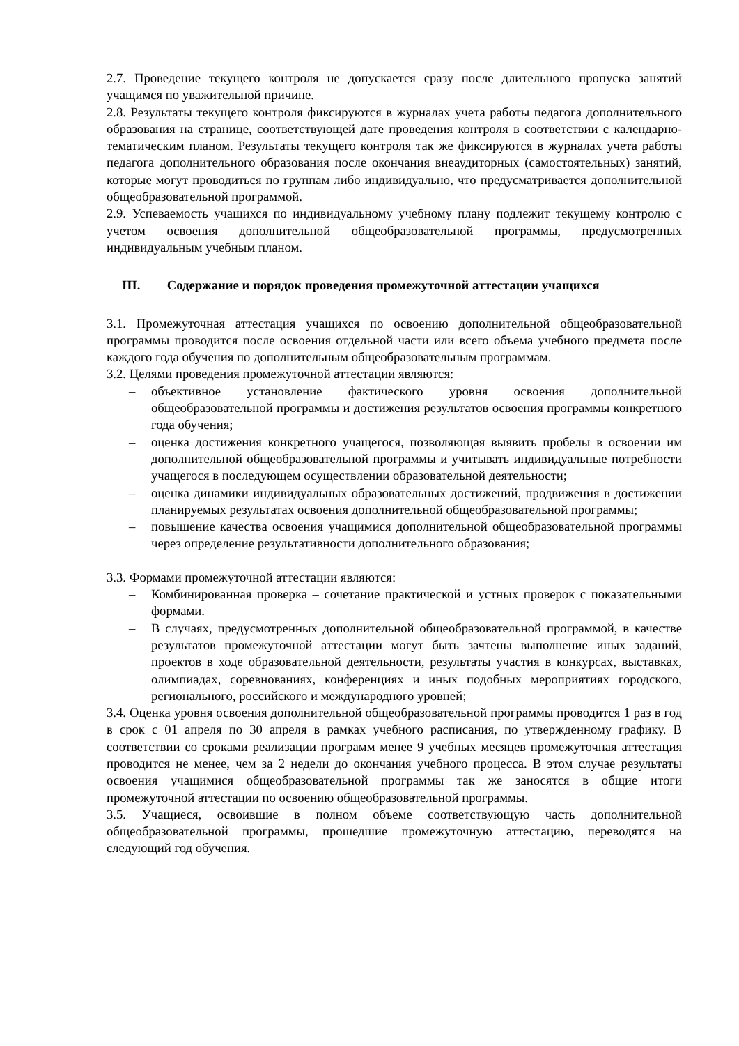2.7. Проведение текущего контроля не допускается сразу после длительного пропуска занятий учащимся по уважительной причине.
2.8. Результаты текущего контроля фиксируются в журналах учета работы педагога дополнительного образования на странице, соответствующей дате проведения контроля в соответствии с календарно-тематическим планом. Результаты текущего контроля так же фиксируются в журналах учета работы педагога дополнительного образования после окончания внеаудиторных (самостоятельных) занятий, которые могут проводиться по группам либо индивидуально, что предусматривается дополнительной общеобразовательной программой.
2.9. Успеваемость учащихся по индивидуальному учебному плану подлежит текущему контролю с учетом освоения дополнительной общеобразовательной программы, предусмотренных индивидуальным учебным планом.
III. Содержание и порядок проведения промежуточной аттестации учащихся
3.1. Промежуточная аттестация учащихся по освоению дополнительной общеобразовательной программы проводится после освоения отдельной части или всего объема учебного предмета после каждого года обучения по дополнительным общеобразовательным программам.
3.2. Целями проведения промежуточной аттестации являются:
– объективное установление фактического уровня освоения дополнительной общеобразовательной программы и достижения результатов освоения программы конкретного года обучения;
– оценка достижения конкретного учащегося, позволяющая выявить пробелы в освоении им дополнительной общеобразовательной программы и учитывать индивидуальные потребности учащегося в последующем осуществлении образовательной деятельности;
– оценка динамики индивидуальных образовательных достижений, продвижения в достижении планируемых результатах освоения дополнительной общеобразовательной программы;
– повышение качества освоения учащимися дополнительной общеобразовательной программы через определение результативности дополнительного образования;
3.3. Формами промежуточной аттестации являются:
– Комбинированная проверка – сочетание практической и устных проверок с показательными формами.
– В случаях, предусмотренных дополнительной общеобразовательной программой, в качестве результатов промежуточной аттестации могут быть зачтены выполнение иных заданий, проектов в ходе образовательной деятельности, результаты участия в конкурсах, выставках, олимпиадах, соревнованиях, конференциях и иных подобных мероприятиях городского, регионального, российского и международного уровней;
3.4. Оценка уровня освоения дополнительной общеобразовательной программы проводится 1 раз в год в срок с 01 апреля по 30 апреля в рамках учебного расписания, по утвержденному графику. В соответствии со сроками реализации программ менее 9 учебных месяцев промежуточная аттестация проводится не менее, чем за 2 недели до окончания учебного процесса. В этом случае результаты освоения учащимися общеобразовательной программы так же заносятся в общие итоги промежуточной аттестации по освоению общеобразовательной программы.
3.5. Учащиеся, освоившие в полном объеме соответствующую часть дополнительной общеобразовательной программы, прошедшие промежуточную аттестацию, переводятся на следующий год обучения.